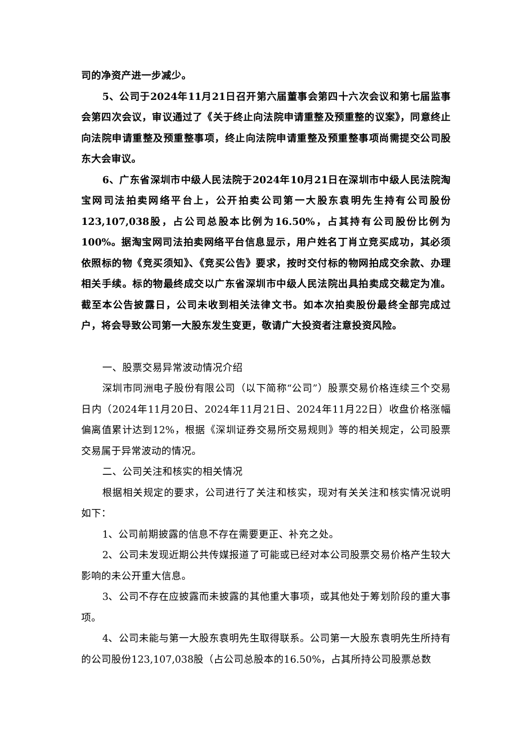司的净资产进一步减少。
5、公司于2024年11月21日召开第六届董事会第四十六次会议和第七届监事会第四次会议，审议通过了《关于终止向法院申请重整及预重整的议案》，同意终止向法院申请重整及预重整事项，终止向法院申请重整及预重整事项尚需提交公司股东大会审议。
6、广东省深圳市中级人民法院于2024年10月21日在深圳市中级人民法院淘宝网司法拍卖网络平台上，公开拍卖公司第一大股东袁明先生持有公司股份123,107,038股，占公司总股本比例为16.50%，占其持有公司股份比例为100%。据淘宝网司法拍卖网络平台信息显示，用户姓名丁肖立竞买成功，其必须依照标的物《竞买须知》、《竞买公告》要求，按时交付标的物网拍成交余款、办理相关手续。标的物最终成交以广东省深圳市中级人民法院出具拍卖成交裁定为准。截至本公告披露日，公司未收到相关法律文书。如本次拍卖股份最终全部完成过户，将会导致公司第一大股东发生变更，敬请广大投资者注意投资风险。
一、股票交易异常波动情况介绍
深圳市同洲电子股份有限公司（以下简称“公司”）股票交易价格连续三个交易日内（2024年11月20日、2024年11月21日、2024年11月22日）收盘价格涨幅偏离值累计达到12%，根据《深圳证券交易所交易规则》等的相关规定，公司股票交易属于异常波动的情况。
二、公司关注和核实的相关情况
根据相关规定的要求，公司进行了关注和核实，现对有关关注和核实情况说明如下：
1、公司前期披露的信息不存在需要更正、补充之处。
2、公司未发现近期公共传媒报道了可能或已经对本公司股票交易价格产生较大影响的未公开重大信息。
3、公司不存在应披露而未披露的其他重大事项，或其他处于筹划阶段的重大事项。
4、公司未能与第一大股东袁明先生取得联系。公司第一大股东袁明先生所持有的公司股份123,107,038股（占公司总股本的16.50%，占其所持公司股票总数